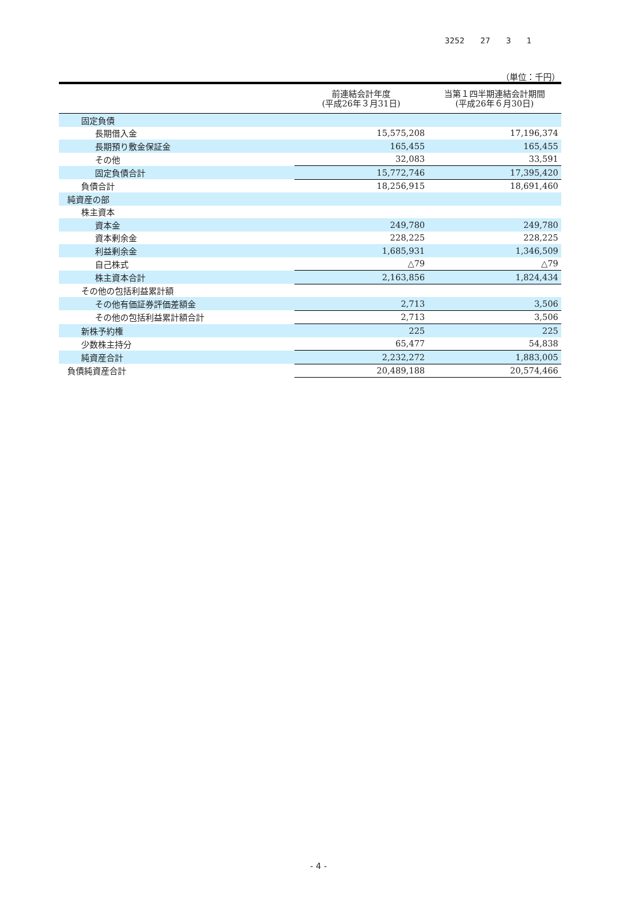3252 27 3 1
（単位：千円）
| | 前連結会計年度 (平成26年３月31日) | 当第１四半期連結会計期間 (平成26年６月30日) |
| --- | --- | --- |
| 固定負債 | | |
| 長期借入金 | 15,575,208 | 17,196,374 |
| 長期預り敷金保証金 | 165,455 | 165,455 |
| その他 | 32,083 | 33,591 |
| 固定負債合計 | 15,772,746 | 17,395,420 |
| 負債合計 | 18,256,915 | 18,691,460 |
| 純資産の部 | | |
| 株主資本 | | |
| 資本金 | 249,780 | 249,780 |
| 資本剰余金 | 228,225 | 228,225 |
| 利益剰余金 | 1,685,931 | 1,346,509 |
| 自己株式 | △79 | △79 |
| 株主資本合計 | 2,163,856 | 1,824,434 |
| その他の包括利益累計額 | | |
| その他有価証券評価差額金 | 2,713 | 3,506 |
| その他の包括利益累計額合計 | 2,713 | 3,506 |
| 新株予約権 | 225 | 225 |
| 少数株主持分 | 65,477 | 54,838 |
| 純資産合計 | 2,232,272 | 1,883,005 |
| 負債純資産合計 | 20,489,188 | 20,574,466 |
- 4 -